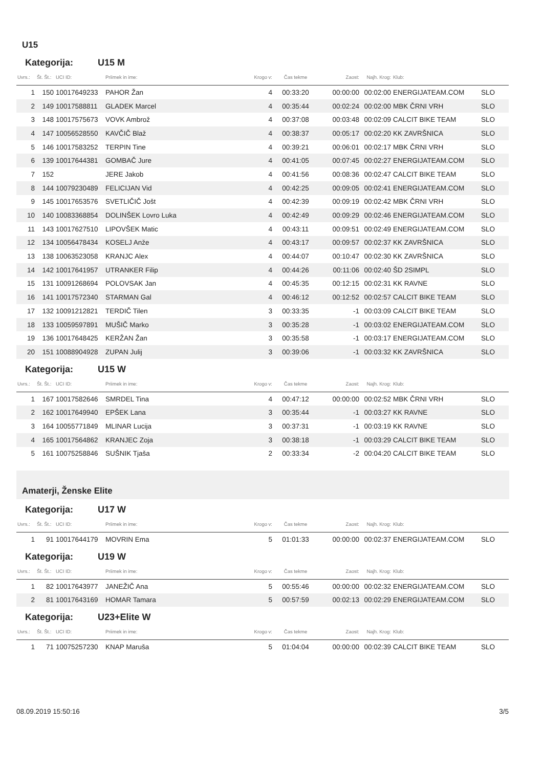U15
Kategorija: U15 M
| Uvrs.: | Št. Št.: | UCI ID: | Priimek in ime: | Krogo v: | Čas tekme | Zaost: | Najh. Krog: | Klub: | |
| --- | --- | --- | --- | --- | --- | --- | --- | --- | --- |
| 1 | 150 | 10017649233 | PAHOR Žan | 4 | 00:33:20 | 00:00:00 | 00:02:00 | ENERGIJATEAM.COM | SLO |
| 2 | 149 | 10017588811 | GLADEK Marcel | 4 | 00:35:44 | 00:02:24 | 00:02:00 | MBK ČRNI VRH | SLO |
| 3 | 148 | 10017575673 | VOVK Ambrož | 4 | 00:37:08 | 00:03:48 | 00:02:09 | CALCIT BIKE TEAM | SLO |
| 4 | 147 | 10056528550 | KAVČIČ Blaž | 4 | 00:38:37 | 00:05:17 | 00:02:20 | KK ZAVRŠNICA | SLO |
| 5 | 146 | 10017583252 | TERPIN Tine | 4 | 00:39:21 | 00:06:01 | 00:02:17 | MBK ČRNI VRH | SLO |
| 6 | 139 | 10017644381 | GOMBAČ Jure | 4 | 00:41:05 | 00:07:45 | 00:02:27 | ENERGIJATEAM.COM | SLO |
| 7 | 152 | | JERE Jakob | 4 | 00:41:56 | 00:08:36 | 00:02:47 | CALCIT BIKE TEAM | SLO |
| 8 | 144 | 10079230489 | FELICIJAN Vid | 4 | 00:42:25 | 00:09:05 | 00:02:41 | ENERGIJATEAM.COM | SLO |
| 9 | 145 | 10017653576 | SVETLIČIČ Jošt | 4 | 00:42:39 | 00:09:19 | 00:02:42 | MBK ČRNI VRH | SLO |
| 10 | 140 | 10083368854 | DOLINŠEK Lovro Luka | 4 | 00:42:49 | 00:09:29 | 00:02:46 | ENERGIJATEAM.COM | SLO |
| 11 | 143 | 10017627510 | LIPOVŠEK Matic | 4 | 00:43:11 | 00:09:51 | 00:02:49 | ENERGIJATEAM.COM | SLO |
| 12 | 134 | 10056478434 | KOSELJ Anže | 4 | 00:43:17 | 00:09:57 | 00:02:37 | KK ZAVRŠNICA | SLO |
| 13 | 138 | 10063523058 | KRANJC Alex | 4 | 00:44:07 | 00:10:47 | 00:02:30 | KK ZAVRŠNICA | SLO |
| 14 | 142 | 10017641957 | UTRANKER Filip | 4 | 00:44:26 | 00:11:06 | 00:02:40 | ŠD 2SIMPL | SLO |
| 15 | 131 | 10091268694 | POLOVSAK Jan | 4 | 00:45:35 | 00:12:15 | 00:02:31 | KK RAVNE | SLO |
| 16 | 141 | 10017572340 | STARMAN Gal | 4 | 00:46:12 | 00:12:52 | 00:02:57 | CALCIT BIKE TEAM | SLO |
| 17 | 132 | 10091212821 | TERDIČ Tilen | 3 | 00:33:35 | -1 | 00:03:09 | CALCIT BIKE TEAM | SLO |
| 18 | 133 | 10059597891 | MUŠIČ Marko | 3 | 00:35:28 | -1 | 00:03:02 | ENERGIJATEAM.COM | SLO |
| 19 | 136 | 10017648425 | KERŽAN Žan | 3 | 00:35:58 | -1 | 00:03:17 | ENERGIJATEAM.COM | SLO |
| 20 | 151 | 10088904928 | ZUPAN Julij | 3 | 00:39:06 | -1 | 00:03:32 | KK ZAVRŠNICA | SLO |
Kategorija: U15 W
| Uvrs.: | Št. Št.: | UCI ID: | Priimek in ime: | Krogo v: | Čas tekme | Zaost: | Najh. Krog: | Klub: | |
| --- | --- | --- | --- | --- | --- | --- | --- | --- | --- |
| 1 | 167 | 10017582646 | SMRDEL Tina | 4 | 00:47:12 | 00:00:00 | 00:02:52 | MBK ČRNI VRH | SLO |
| 2 | 162 | 10017649940 | EPŠEK Lana | 3 | 00:35:44 | -1 | 00:03:27 | KK RAVNE | SLO |
| 3 | 164 | 10055771849 | MLINAR Lucija | 3 | 00:37:31 | -1 | 00:03:19 | KK RAVNE | SLO |
| 4 | 165 | 10017564862 | KRANJEC Zoja | 3 | 00:38:18 | -1 | 00:03:29 | CALCIT BIKE TEAM | SLO |
| 5 | 161 | 10075258846 | SUŠNIK Tjaša | 2 | 00:33:34 | -2 | 00:04:20 | CALCIT BIKE TEAM | SLO |
Amaterji, Ženske Elite
Kategorija: U17 W
| Uvrs.: | Št. Št.: | UCI ID: | Priimek in ime: | Krogo v: | Čas tekme | Zaost: | Najh. Krog: | Klub: | |
| --- | --- | --- | --- | --- | --- | --- | --- | --- | --- |
| 1 | 91 | 10017644179 | MOVRIN Ema | 5 | 01:01:33 | 00:00:00 | 00:02:37 | ENERGIJATEAM.COM | SLO |
Kategorija: U19 W
| Uvrs.: | Št. Št.: | UCI ID: | Priimek in ime: | Krogo v: | Čas tekme | Zaost: | Najh. Krog: | Klub: | |
| --- | --- | --- | --- | --- | --- | --- | --- | --- | --- |
| 1 | 82 | 10017643977 | JANEŽIČ Ana | 5 | 00:55:46 | 00:00:00 | 00:02:32 | ENERGIJATEAM.COM | SLO |
| 2 | 81 | 10017643169 | HOMAR Tamara | 5 | 00:57:59 | 00:02:13 | 00:02:29 | ENERGIJATEAM.COM | SLO |
Kategorija: U23+Elite W
| Uvrs.: | Št. Št.: | UCI ID: | Priimek in ime: | Krogo v: | Čas tekme | Zaost: | Najh. Krog: | Klub: | |
| --- | --- | --- | --- | --- | --- | --- | --- | --- | --- |
| 1 | 71 | 10075257230 | KNAP Maruša | 5 | 01:04:04 | 00:00:00 | 00:02:39 | CALCIT BIKE TEAM | SLO |
08.09.2019 15:50:16 3/5